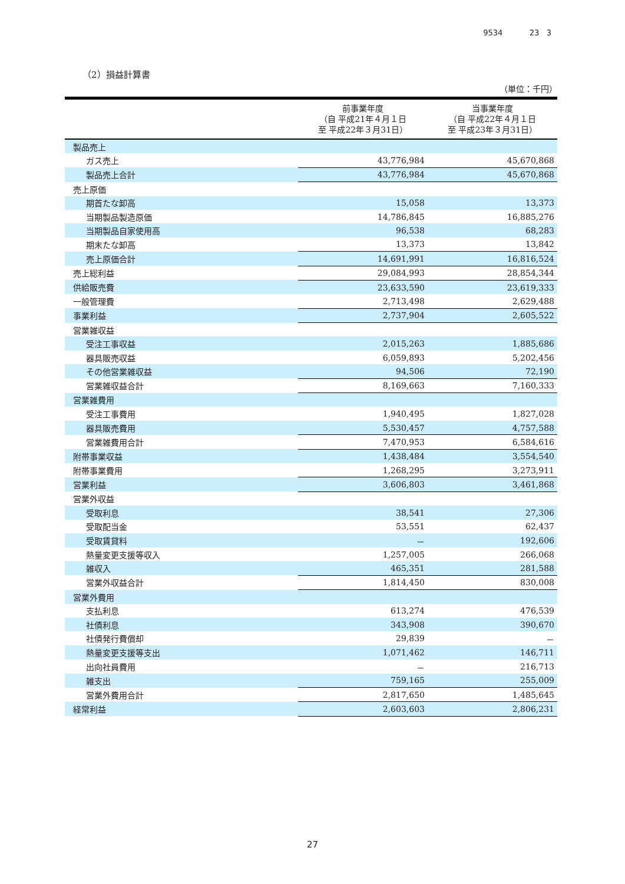9534 23 3
（2）損益計算書
（単位：千円）
| | 前事業年度 （自 平成21年４月１日 至 平成22年３月31日） | 当事業年度 （自 平成22年４月１日 至 平成23年３月31日） |
| --- | --- | --- |
| 製品売上 | | |
| ガス売上 | 43,776,984 | 45,670,868 |
| 製品売上合計 | 43,776,984 | 45,670,868 |
| 売上原価 | | |
| 期首たな卸高 | 15,058 | 13,373 |
| 当期製品製造原価 | 14,786,845 | 16,885,276 |
| 当期製品自家使用高 | 96,538 | 68,283 |
| 期末たな卸高 | 13,373 | 13,842 |
| 売上原価合計 | 14,691,991 | 16,816,524 |
| 売上総利益 | 29,084,993 | 28,854,344 |
| 供給販売費 | 23,633,590 | 23,619,333 |
| 一般管理費 | 2,713,498 | 2,629,488 |
| 事業利益 | 2,737,904 | 2,605,522 |
| 営業雑収益 | | |
| 受注工事収益 | 2,015,263 | 1,885,686 |
| 器具販売収益 | 6,059,893 | 5,202,456 |
| その他営業雑収益 | 94,506 | 72,190 |
| 営業雑収益合計 | 8,169,663 | 7,160,333 |
| 営業雑費用 | | |
| 受注工事費用 | 1,940,495 | 1,827,028 |
| 器具販売費用 | 5,530,457 | 4,757,588 |
| 営業雑費用合計 | 7,470,953 | 6,584,616 |
| 附帯事業収益 | 1,438,484 | 3,554,540 |
| 附帯事業費用 | 1,268,295 | 3,273,911 |
| 営業利益 | 3,606,803 | 3,461,868 |
| 営業外収益 | | |
| 受取利息 | 38,541 | 27,306 |
| 受取配当金 | 53,551 | 62,437 |
| 受取賃貸料 | － | 192,606 |
| 熱量変更支援等収入 | 1,257,005 | 266,068 |
| 雑収入 | 465,351 | 281,588 |
| 営業外収益合計 | 1,814,450 | 830,008 |
| 営業外費用 | | |
| 支払利息 | 613,274 | 476,539 |
| 社債利息 | 343,908 | 390,670 |
| 社債発行費償却 | 29,839 | － |
| 熱量変更支援等支出 | 1,071,462 | 146,711 |
| 出向社員費用 | － | 216,713 |
| 雑支出 | 759,165 | 255,009 |
| 営業外費用合計 | 2,817,650 | 1,485,645 |
| 経常利益 | 2,603,603 | 2,806,231 |
27